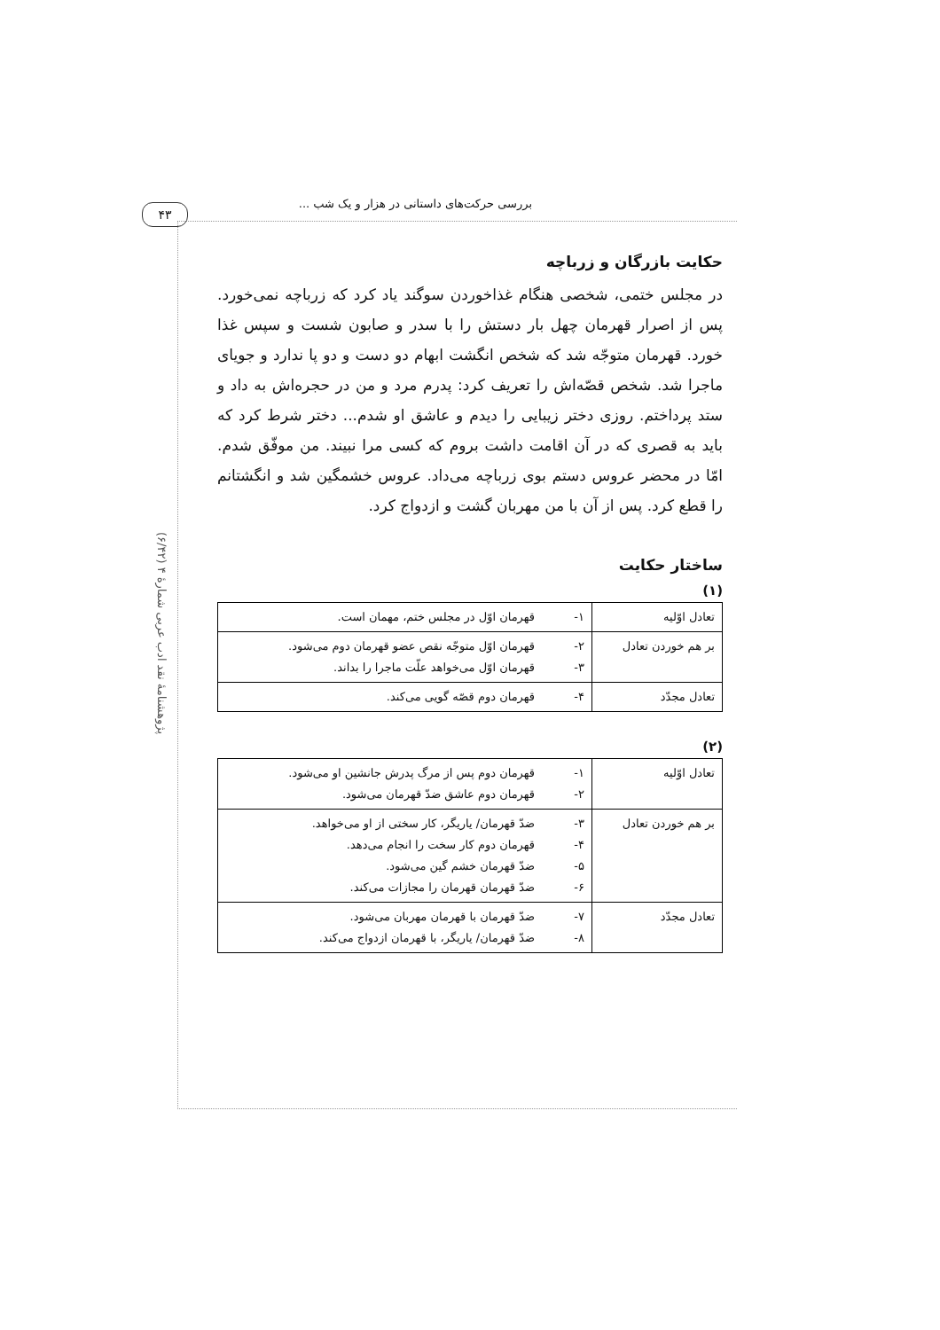۴۳ بررسی حرکت‌های داستانی در هزار و یک شب ...
پژوهشنامهٔ نقد ادب عربی شمارهٔ ۴ (۶/۴۲)
حکایت بازرگان و زرباچه
در مجلس ختمی، شخصی هنگام غذاخوردن سوگند یاد کرد که زرباچه نمی‌خورد. پس از اصرار قهرمان چهل بار دستش را با سدر و صابون شست و سپس غذا خورد. قهرمان متوجّه شد که شخص انگشت ابهام دو دست و دو پا ندارد و جویای ماجرا شد. شخص قصّه‌اش را تعریف کرد: پدرم مرد و من در حجره‌اش به داد و ستد پرداختم. روزی دختر زیبایی را دیدم و عاشق او شدم... دختر شرط کرد که باید به قصری که در آن اقامت داشت بروم که کسی مرا نبیند. من موفّق شدم. امّا در محضر عروس دستم بوی زرباچه می‌داد. عروس خشمگین شد و انگشتانم را قطع کرد. پس از آن با من مهربان گشت و ازدواج کرد.
ساختار حکایت
(۱)
| تعادل اوّلیه | ۱- | قهرمان اوّل در مجلس ختم، مهمان است. |
| بر هم خوردن تعادل | ۲- ۳- | قهرمان اوّل متوجّه نقص عضو قهرمان دوم می‌شود. قهرمان اوّل می‌خواهد علّت ماجرا را بداند. |
| تعادل مجدّد | ۴- | قهرمان دوم قصّه گویی می‌کند. |
(۲)
| تعادل اوّلیه | ۱- ۲- | قهرمان دوم پس از مرگ پدرش جانشین او می‌شود. قهرمان دوم عاشق ضدّ قهرمان می‌شود. |
| بر هم خوردن تعادل | ۳- ۴- ۵- ۶- | ضدّ قهرمان/ یاریگر، کار سختی از او می‌خواهد. قهرمان دوم کار سخت را انجام می‌دهد. ضدّ قهرمان خشم گین می‌شود. ضدّ قهرمان قهرمان را مجازات می‌کند. |
| تعادل مجدّد | ۷- ۸- | ضدّ قهرمان با قهرمان مهربان می‌شود. ضدّ قهرمان/ یاریگر، با قهرمان ازدواج می‌کند. |